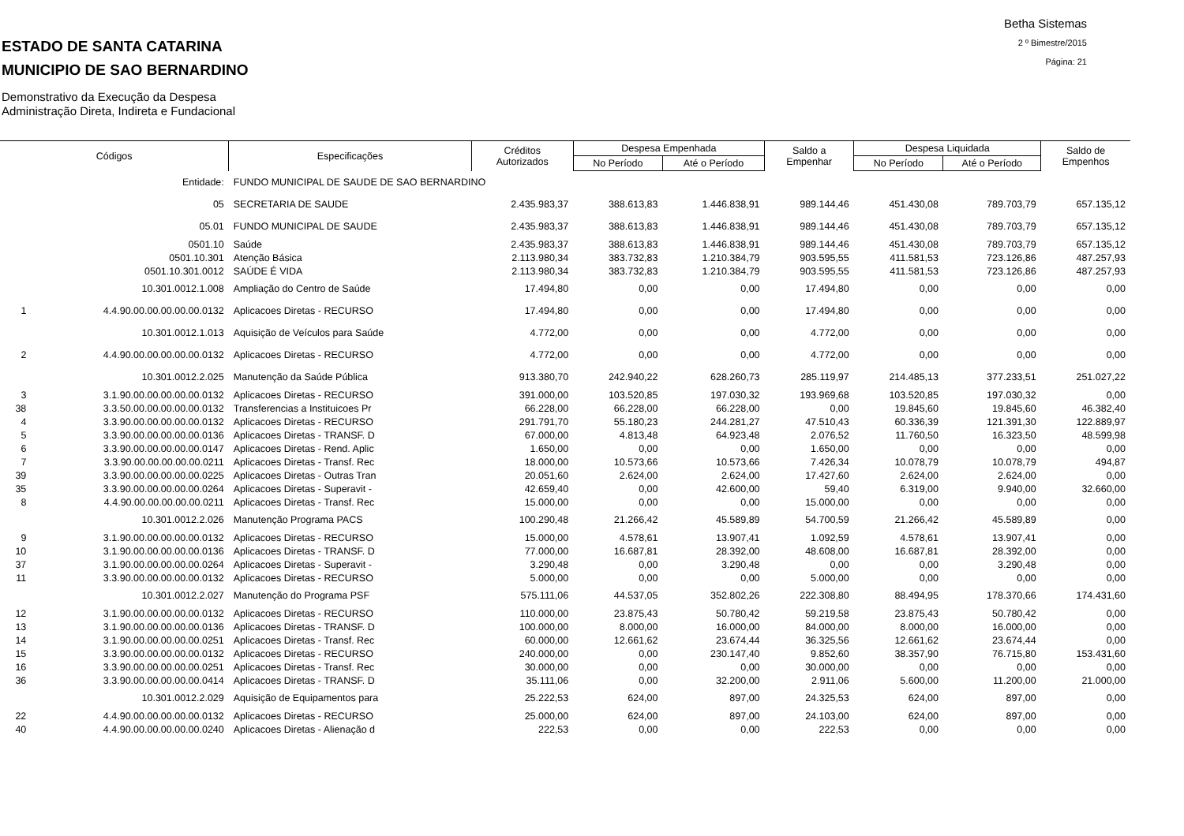ESTADO DE SANTA CATARINA
MUNICIPIO DE SAO BERNARDINO
Demonstrativo da Execução da Despesa
Administração Direta, Indireta e Fundacional
Betha Sistemas
2 º Bimestre/2015
Página: 21
| Códigos | | Especificações | Créditos Autorizados | Despesa Empenhada | | Saldo a Empenhar | Despesa Liquidada | | Saldo de Empenhos |
| --- | --- | --- | --- | --- | --- | --- | --- | --- | --- |
| | | | | No Período | Até o Período | | No Período | Até o Período | |
| | Entidade: | FUNDO MUNICIPAL DE SAUDE DE SAO BERNARDINO | | | | | | | |
| | 05 | SECRETARIA DE SAUDE | 2.435.983,37 | 388.613,83 | 1.446.838,91 | 989.144,46 | 451.430,08 | 789.703,79 | 657.135,12 |
| | 05.01 | FUNDO MUNICIPAL DE SAUDE | 2.435.983,37 | 388.613,83 | 1.446.838,91 | 989.144,46 | 451.430,08 | 789.703,79 | 657.135,12 |
| | 0501.10 | Saúde | 2.435.983,37 | 388.613,83 | 1.446.838,91 | 989.144,46 | 451.430,08 | 789.703,79 | 657.135,12 |
| | 0501.10.301 | Atenção Básica | 2.113.980,34 | 383.732,83 | 1.210.384,79 | 903.595,55 | 411.581,53 | 723.126,86 | 487.257,93 |
| | 0501.10.301.0012 | SAÚDE É VIDA | 2.113.980,34 | 383.732,83 | 1.210.384,79 | 903.595,55 | 411.581,53 | 723.126,86 | 487.257,93 |
| | 10.301.0012.1.008 | Ampliação do Centro de Saúde | 17.494,80 | 0,00 | 0,00 | 17.494,80 | 0,00 | 0,00 | 0,00 |
| 1 | 4.4.90.00.00.00.00.00.0132 | Aplicacoes Diretas - RECURSO | 17.494,80 | 0,00 | 0,00 | 17.494,80 | 0,00 | 0,00 | 0,00 |
| | 10.301.0012.1.013 | Aquisição de Veículos para Saúde | 4.772,00 | 0,00 | 0,00 | 4.772,00 | 0,00 | 0,00 | 0,00 |
| 2 | 4.4.90.00.00.00.00.00.0132 | Aplicacoes Diretas - RECURSO | 4.772,00 | 0,00 | 0,00 | 4.772,00 | 0,00 | 0,00 | 0,00 |
| | 10.301.0012.2.025 | Manutenção da Saúde Pública | 913.380,70 | 242.940,22 | 628.260,73 | 285.119,97 | 214.485,13 | 377.233,51 | 251.027,22 |
| 3 | 3.1.90.00.00.00.00.00.0132 | Aplicacoes Diretas - RECURSO | 391.000,00 | 103.520,85 | 197.030,32 | 193.969,68 | 103.520,85 | 197.030,32 | 0,00 |
| 38 | 3.3.50.00.00.00.00.00.0132 | Transferencias a Instituicoes Pr | 66.228,00 | 66.228,00 | 66.228,00 | 0,00 | 19.845,60 | 19.845,60 | 46.382,40 |
| 4 | 3.3.90.00.00.00.00.00.0132 | Aplicacoes Diretas - RECURSO | 291.791,70 | 55.180,23 | 244.281,27 | 47.510,43 | 60.336,39 | 121.391,30 | 122.889,97 |
| 5 | 3.3.90.00.00.00.00.00.0136 | Aplicacoes Diretas - TRANSF. D | 67.000,00 | 4.813,48 | 64.923,48 | 2.076,52 | 11.760,50 | 16.323,50 | 48.599,98 |
| 6 | 3.3.90.00.00.00.00.00.0147 | Aplicacoes Diretas - Rend. Aplic | 1.650,00 | 0,00 | 0,00 | 1.650,00 | 0,00 | 0,00 | 0,00 |
| 7 | 3.3.90.00.00.00.00.00.0211 | Aplicacoes Diretas - Transf. Rec | 18.000,00 | 10.573,66 | 10.573,66 | 7.426,34 | 10.078,79 | 10.078,79 | 494,87 |
| 39 | 3.3.90.00.00.00.00.00.0225 | Aplicacoes Diretas - Outras Tran | 20.051,60 | 2.624,00 | 2.624,00 | 17.427,60 | 2.624,00 | 2.624,00 | 0,00 |
| 35 | 3.3.90.00.00.00.00.00.0264 | Aplicacoes Diretas - Superavit - | 42.659,40 | 0,00 | 42.600,00 | 59,40 | 6.319,00 | 9.940,00 | 32.660,00 |
| 8 | 4.4.90.00.00.00.00.00.0211 | Aplicacoes Diretas - Transf. Rec | 15.000,00 | 0,00 | 0,00 | 15.000,00 | 0,00 | 0,00 | 0,00 |
| | 10.301.0012.2.026 | Manutenção Programa PACS | 100.290,48 | 21.266,42 | 45.589,89 | 54.700,59 | 21.266,42 | 45.589,89 | 0,00 |
| 9 | 3.1.90.00.00.00.00.00.0132 | Aplicacoes Diretas - RECURSO | 15.000,00 | 4.578,61 | 13.907,41 | 1.092,59 | 4.578,61 | 13.907,41 | 0,00 |
| 10 | 3.1.90.00.00.00.00.00.0136 | Aplicacoes Diretas - TRANSF. D | 77.000,00 | 16.687,81 | 28.392,00 | 48.608,00 | 16.687,81 | 28.392,00 | 0,00 |
| 37 | 3.1.90.00.00.00.00.00.0264 | Aplicacoes Diretas - Superavit - | 3.290,48 | 0,00 | 3.290,48 | 0,00 | 0,00 | 3.290,48 | 0,00 |
| 11 | 3.3.90.00.00.00.00.00.0132 | Aplicacoes Diretas - RECURSO | 5.000,00 | 0,00 | 0,00 | 5.000,00 | 0,00 | 0,00 | 0,00 |
| | 10.301.0012.2.027 | Manutenção do Programa PSF | 575.111,06 | 44.537,05 | 352.802,26 | 222.308,80 | 88.494,95 | 178.370,66 | 174.431,60 |
| 12 | 3.1.90.00.00.00.00.00.0132 | Aplicacoes Diretas - RECURSO | 110.000,00 | 23.875,43 | 50.780,42 | 59.219,58 | 23.875,43 | 50.780,42 | 0,00 |
| 13 | 3.1.90.00.00.00.00.00.0136 | Aplicacoes Diretas - TRANSF. D | 100.000,00 | 8.000,00 | 16.000,00 | 84.000,00 | 8.000,00 | 16.000,00 | 0,00 |
| 14 | 3.1.90.00.00.00.00.00.0251 | Aplicacoes Diretas - Transf. Rec | 60.000,00 | 12.661,62 | 23.674,44 | 36.325,56 | 12.661,62 | 23.674,44 | 0,00 |
| 15 | 3.3.90.00.00.00.00.00.0132 | Aplicacoes Diretas - RECURSO | 240.000,00 | 0,00 | 230.147,40 | 9.852,60 | 38.357,90 | 76.715,80 | 153.431,60 |
| 16 | 3.3.90.00.00.00.00.00.0251 | Aplicacoes Diretas - Transf. Rec | 30.000,00 | 0,00 | 0,00 | 30.000,00 | 0,00 | 0,00 | 0,00 |
| 36 | 3.3.90.00.00.00.00.00.0414 | Aplicacoes Diretas - TRANSF. D | 35.111,06 | 0,00 | 32.200,00 | 2.911,06 | 5.600,00 | 11.200,00 | 21.000,00 |
| | 10.301.0012.2.029 | Aquisição de Equipamentos para | 25.222,53 | 624,00 | 897,00 | 24.325,53 | 624,00 | 897,00 | 0,00 |
| 22 | 4.4.90.00.00.00.00.00.0132 | Aplicacoes Diretas - RECURSO | 25.000,00 | 624,00 | 897,00 | 24.103,00 | 624,00 | 897,00 | 0,00 |
| 40 | 4.4.90.00.00.00.00.00.0240 | Aplicacoes Diretas - Alienação d | 222,53 | 0,00 | 0,00 | 222,53 | 0,00 | 0,00 | 0,00 |